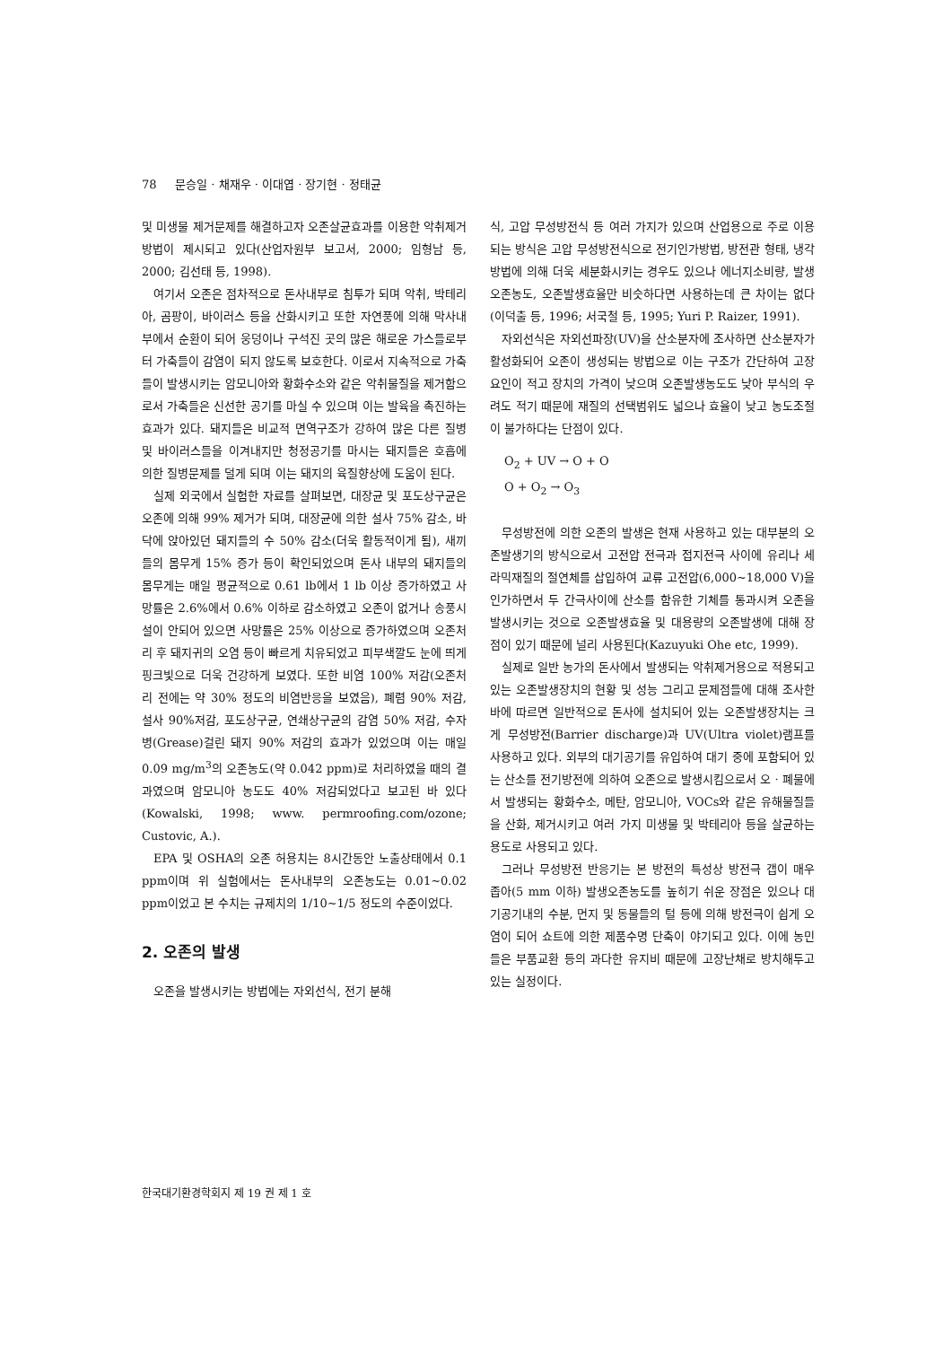78 문승일 · 채재우 · 이대엽 · 장기현 · 정태균
및 미생물 제거문제를 해결하고자 오존살균효과를 이용한 악취제거 방법이 제시되고 있다(산업자원부 보고서, 2000; 임형남 등, 2000; 김선태 등, 1998).
여기서 오존은 점차적으로 돈사내부로 침투가 되며 악취, 박테리아, 곰팡이, 바이러스 등을 산화시키고 또한 자연풍에 의해 막사내부에서 순환이 되어 웅덩이나 구석진 곳의 많은 해로운 가스들로부터 가축들이 감염이 되지 않도록 보호한다. 이로서 지속적으로 가축들이 발생시키는 암모니아와 황화수소와 같은 악취물질을 제거함으로서 가축들은 신선한 공기를 마실 수 있으며 이는 발육을 촉진하는 효과가 있다. 돼지들은 비교적 면역구조가 강하여 많은 다른 질병 및 바이러스들을 이겨내지만 청정공기를 마시는 돼지들은 호흡에 의한 질병문제를 덜게 되며 이는 돼지의 육질향상에 도움이 된다.
실제 외국에서 실험한 자료를 살펴보면, 대장균 및 포도상구균은 오존에 의해 99% 제거가 되며, 대장균에 의한 설사 75% 감소, 바닥에 앉아있던 돼지들의 수 50% 감소(더욱 활동적이게 됨), 새끼들의 몸무게 15% 증가 등이 확인되었으며 돈사 내부의 돼지들의 몸무게는 매일 평균적으로 0.61 lb에서 1 lb 이상 증가하였고 사망률은 2.6%에서 0.6% 이하로 감소하였고 오존이 없거나 송풍시설이 안되어 있으면 사망률은 25% 이상으로 증가하였으며 오존처리 후 돼지귀의 오염 등이 빠르게 치유되었고 피부색깔도 눈에 띄게 핑크빛으로 더욱 건강하게 보였다. 또한 비염 100% 저감(오존처리 전에는 약 30% 정도의 비염반응을 보였음), 폐렴 90% 저감, 설사 90%저감, 포도상구균, 연쇄상구균의 감염 50% 저감, 수자병(Grease)걸린 돼지 90% 저감의 효과가 있었으며 이는 매일 0.09 mg/m<sup>3</sup>의 오존농도(약 0.042 ppm)로 처리하였을 때의 결과였으며 암모니아 농도도 40% 저감되었다고 보고된 바 있다(Kowalski, 1998; www. permroofing.com/ozone; Custovic, A.).
EPA 및 OSHA의 오존 허용치는 8시간동안 노출상태에서 0.1 ppm이며 위 실험에서는 돈사내부의 오존농도는 0.01~0.02 ppm이었고 본 수치는 규제치의 1/10~1/5 정도의 수준이었다.
2. 오존의 발생
오존을 발생시키는 방법에는 자외선식, 전기 분해
식, 고압 무성방전식 등 여러 가지가 있으며 산업용으로 주로 이용되는 방식은 고압 무성방전식으로 전기인가방법, 방전관 형태, 냉각방법에 의해 더욱 세분화시키는 경우도 있으나 에너지소비량, 발생오존농도, 오존발생효율만 비슷하다면 사용하는데 큰 차이는 없다(이덕출 등, 1996; 서국철 등, 1995; Yuri P. Raizer, 1991).
자외선식은 자외선파장(UV)을 산소분자에 조사하면 산소분자가 활성화되어 오존이 생성되는 방법으로 이는 구조가 간단하여 고장요인이 적고 장치의 가격이 낮으며 오존발생농도도 낮아 부식의 우려도 적기 때문에 재질의 선택범위도 넓으나 효율이 낮고 농도조절이 불가하다는 단점이 있다.
O<sub>2</sub> + UV → O + O
O + O<sub>2</sub> → O<sub>3</sub>
무성방전에 의한 오존의 발생은 현재 사용하고 있는 대부분의 오존발생기의 방식으로서 고전압 전극과 접지전극 사이에 유리나 세라믹재질의 절연체를 삽입하여 교류 고전압(6,000~18,000 V)을 인가하면서 두 간극사이에 산소를 함유한 기체를 통과시켜 오존을 발생시키는 것으로 오존발생효율 및 대용량의 오존발생에 대해 장점이 있기 때문에 널리 사용된다(Kazuyuki Ohe etc, 1999).
실제로 일반 농가의 돈사에서 발생되는 악취제거용으로 적용되고 있는 오존발생장치의 현황 및 성능 그리고 문제점들에 대해 조사한 바에 따르면 일반적으로 돈사에 설치되어 있는 오존발생장치는 크게 무성방전(Barrier discharge)과 UV(Ultra violet)램프를 사용하고 있다. 외부의 대기공기를 유입하여 대기 중에 포함되어 있는 산소를 전기방전에 의하여 오존으로 발생시킴으로서 오 · 폐물에서 발생되는 황화수소, 메탄, 암모니아, VOCs와 같은 유해물질들을 산화, 제거시키고 여러 가지 미생물 및 박테리아 등을 살균하는 용도로 사용되고 있다.
그러나 무성방전 반응기는 본 방전의 특성상 방전극 갭이 매우 좁아(5 mm 이하) 발생오존농도를 높히기 쉬운 장점은 있으나 대기공기내의 수분, 먼지 및 동물들의 털 등에 의해 방전극이 쉽게 오염이 되어 쇼트에 의한 제품수명 단축이 야기되고 있다. 이에 농민들은 부품교환 등의 과다한 유지비 때문에 고장난채로 방치해두고 있는 실정이다.
한국대기환경학회지 제 19 권 제 1 호